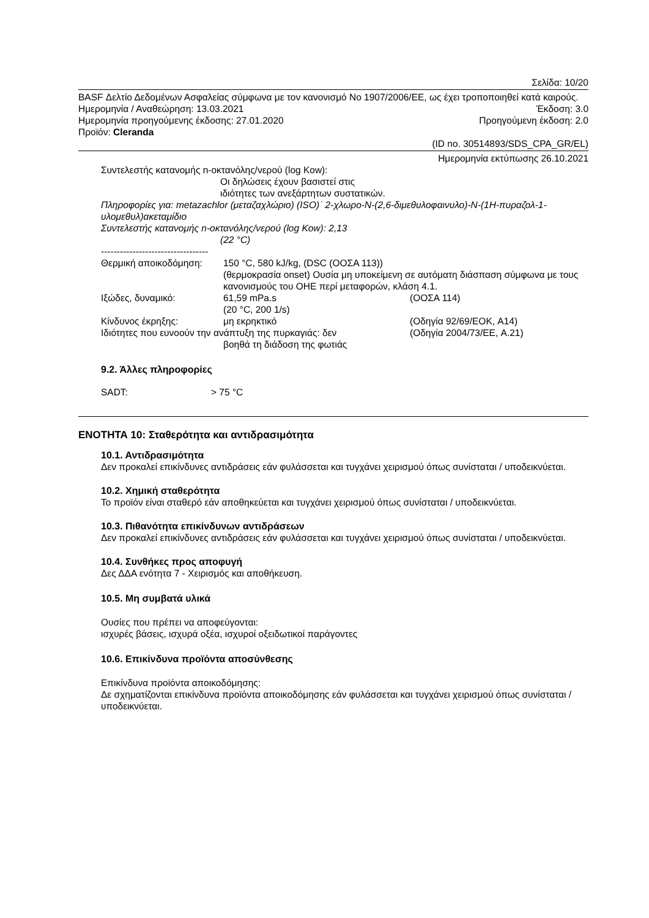Σελίδα: 10/20
BASF Δελτίο Δεδομένων Ασφαλείας σύμφωνα με τον κανονισμό Νο 1907/2006/ΕΕ, ως έχει τροποποιηθεί κατά καιρούς.
Ημερομηνία / Αναθεώρηση: 13.03.2021 Έκδοση: 3.0
Ημερομηνία προηγούμενης έκδοσης: 27.01.2020 Προηγούμενη έκδοση: 2.0
Προϊόν: Cleranda
(ID no. 30514893/SDS_CPA_GR/EL)
Ημερομηνία εκτύπωσης 26.10.2021
Συντελεστής κατανομής n-οκτανόλης/νερού (log Kow):
Οι δηλώσεις έχουν βασιστεί στις ιδιότητες των ανεξάρτητων συστατικών.
Πληροφορίες για: metazachlor (μεταζαχλώριο) (ISO)˙ 2-χλωρο-N-(2,6-διμεθυλοφαινυλο)-N-(1H-πυραζολ-1-υλομεθυλ)ακεταμίδιο
Συντελεστής κατανομής n-οκτανόλης/νερού (log Kow): 2,13
(22 °C)
----------------------------------
Θερμική αποικοδόμηση: 150 °C, 580 kJ/kg, (DSC (ΟΟΣΑ 113))
(θερμοκρασία onset) Ουσία μη υποκείμενη σε αυτόματη διάσπαση σύμφωνα με τους κανονισμούς του ΟΗΕ περί μεταφορών, κλάση 4.1.
Ιξώδες, δυναμικό: 61,59 mPa.s
(20 °C, 200 1/s) (ΟΟΣΑ 114)
Κίνδυνος έκρηξης: μη εκρηκτικό (Οδηγία 92/69/ΕΟΚ, A14)
Ιδιότητες που ευνοούν την ανάπτυξη της πυρκαγιάς: δεν
βοηθά τη διάδοση της φωτιάς (Οδηγία 2004/73/ΕΕ, A.21)
9.2. Άλλες πληροφορίες
SADT: > 75 °C
ΕΝΟΤΗΤΑ 10: Σταθερότητα και αντιδρασιμότητα
10.1. Αντιδρασιμότητα
Δεν προκαλεί επικίνδυνες αντιδράσεις εάν φυλάσσεται και τυγχάνει χειρισμού όπως συνίσταται / υποδεικνύεται.
10.2. Χημική σταθερότητα
Το προϊόν είναι σταθερό εάν αποθηκεύεται και τυγχάνει χειρισμού όπως συνίσταται / υποδεικνύεται.
10.3. Πιθανότητα επικίνδυνων αντιδράσεων
Δεν προκαλεί επικίνδυνες αντιδράσεις εάν φυλάσσεται και τυγχάνει χειρισμού όπως συνίσταται / υποδεικνύεται.
10.4. Συνθήκες προς αποφυγή
Δες ΔΔΑ ενότητα 7 - Χειρισμός και αποθήκευση.
10.5. Μη συμβατά υλικά
Ουσίες που πρέπει να αποφεύγονται:
ισχυρές βάσεις, ισχυρά οξέα, ισχυροί οξειδωτικοί παράγοντες
10.6. Επικίνδυνα προϊόντα αποσύνθεσης
Επικίνδυνα προϊόντα αποικοδόμησης:
Δε σχηματίζονται επικίνδυνα προϊόντα αποικοδόμησης εάν φυλάσσεται και τυγχάνει χειρισμού όπως συνίσταται / υποδεικνύεται.